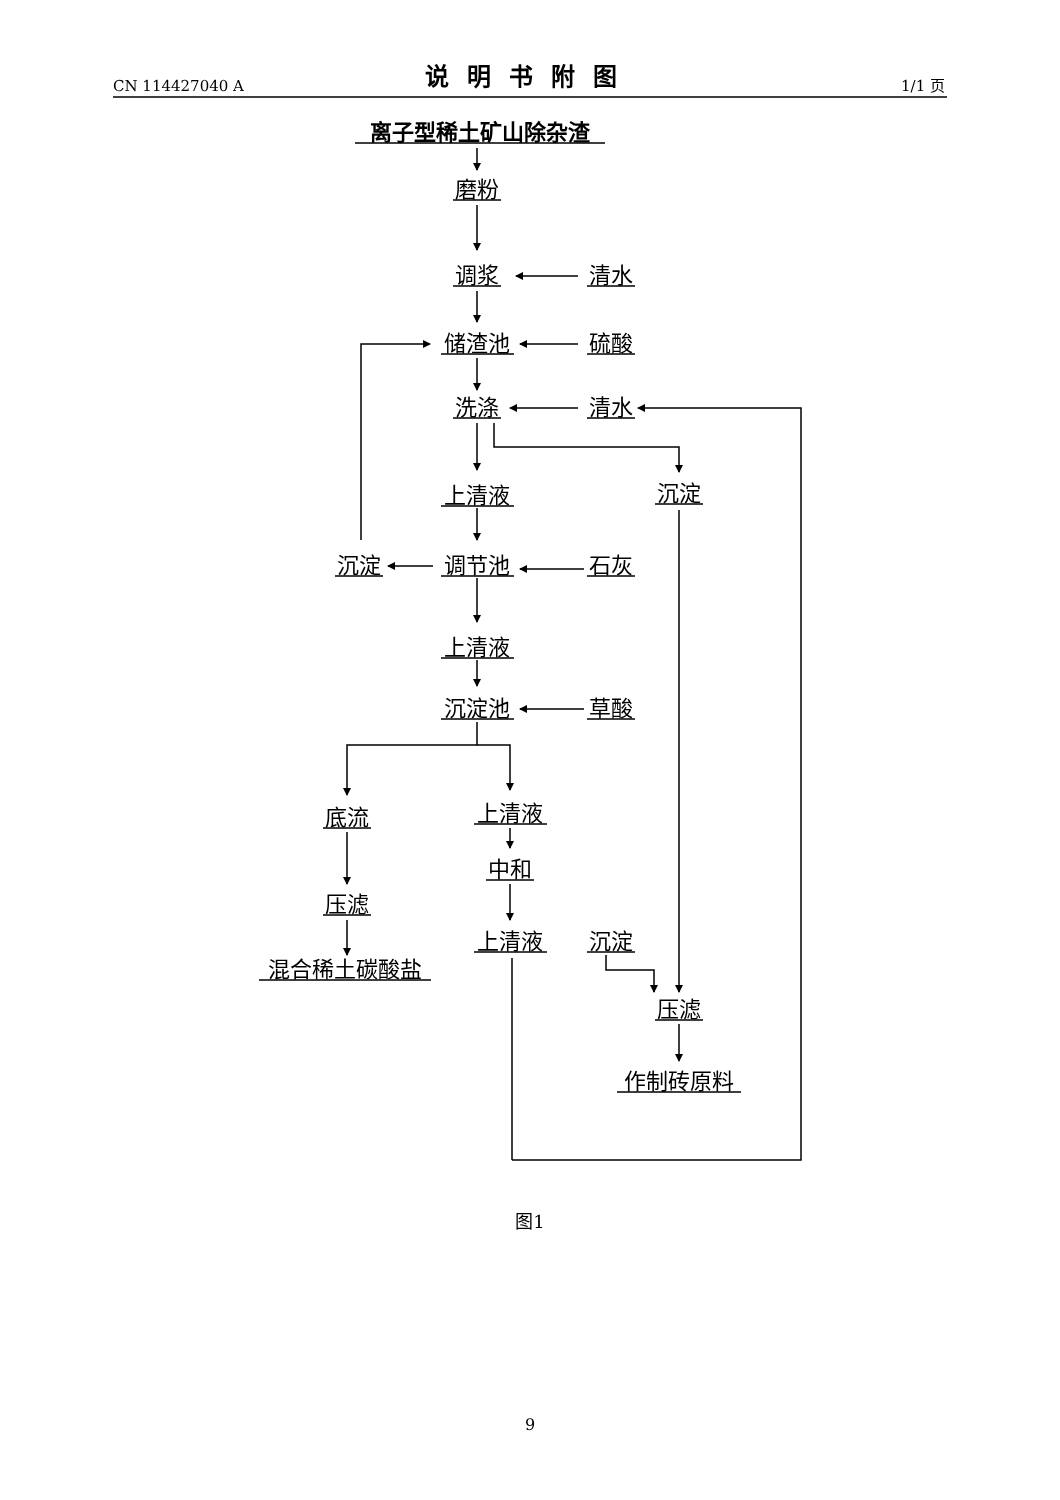CN 114427040 A
说明书附图
1/1 页
离子型稀土矿山除杂渣
磨粉
调浆
清水
储渣池
硫酸
洗涤
清水
上清液
沉淀
沉淀
调节池
石灰
上清液
沉淀池
草酸
底流
上清液
中和
压滤
上清液
沉淀
混合稀土碳酸盐
压滤
作制砖原料
图1
9